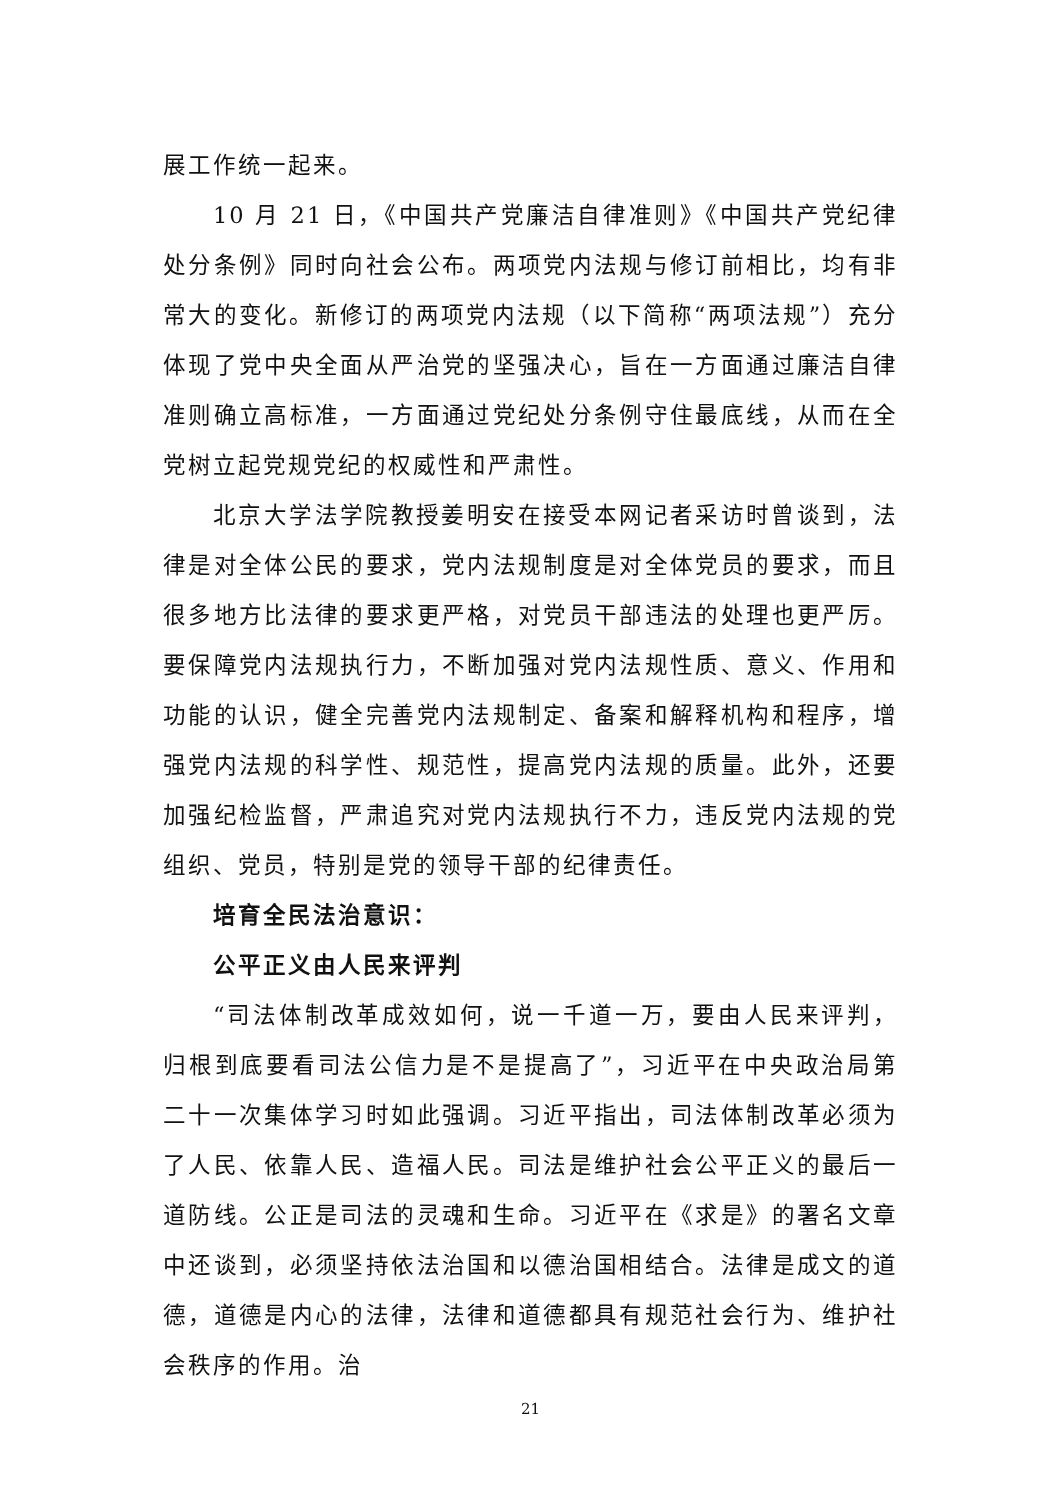展工作统一起来。
10 月 21 日，《中国共产党廉洁自律准则》《中国共产党纪律处分条例》同时向社会公布。两项党内法规与修订前相比，均有非常大的变化。新修订的两项党内法规（以下简称“两项法规”）充分体现了党中央全面从严治党的坚强决心，旨在一方面通过廉洁自律准则确立高标准，一方面通过党纪处分条例守住最底线，从而在全党树立起党规党纪的权威性和严肃性。
北京大学法学院教授姜明安在接受本网记者采访时曾谈到，法律是对全体公民的要求，党内法规制度是对全体党员的要求，而且很多地方比法律的要求更严格，对党员干部违法的处理也更严厉。要保障党内法规执行力，不断加强对党内法规性质、意义、作用和功能的认识，健全完善党内法规制定、备案和解释机构和程序，增强党内法规的科学性、规范性，提高党内法规的质量。此外，还要加强纪检监督，严肃追究对党内法规执行不力，违反党内法规的党组织、党员，特别是党的领导干部的纪律责任。
培育全民法治意识：
公平正义由人民来评判
“司法体制改革成效如何，说一千道一万，要由人民来评判，归根到底要看司法公信力是不是提高了”，习近平在中央政治局第二十一次集体学习时如此强调。习近平指出，司法体制改革必须为了人民、依靠人民、造福人民。司法是维护社会公平正义的最后一道防线。公正是司法的灵魂和生命。习近平在《求是》的署名文章中还谈到，必须坚持依法治国和以德治国相结合。法律是成文的道德，道德是内心的法律，法律和道德都具有规范社会行为、维护社会秩序的作用。治
21